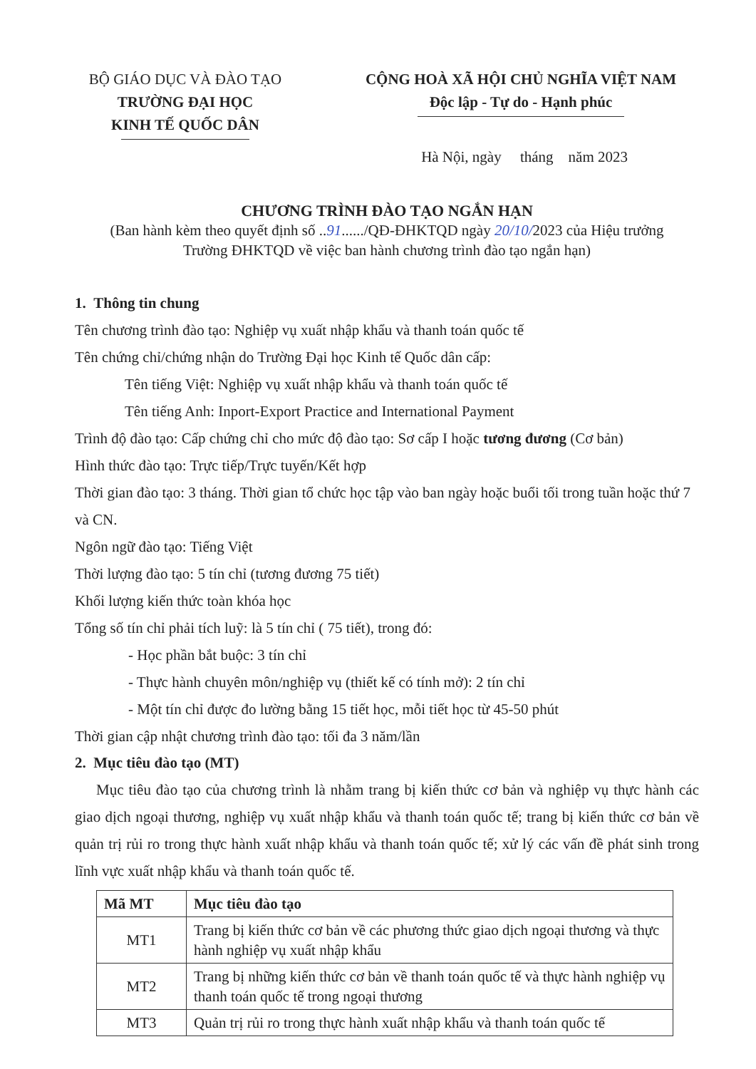BỘ GIÁO DỤC VÀ ĐÀO TẠO
TRƯỜNG ĐẠI HỌC
KINH TẾ QUỐC DÂN
CỘNG HOÀ XÃ HỘI CHỦ NGHĨA VIỆT NAM
Độc lập - Tự do - Hạnh phúc
Hà Nội, ngày tháng năm 2023
CHƯƠNG TRÌNH ĐÀO TẠO NGẮN HẠN
(Ban hành kèm theo quyết định số ..91....../QĐ-ĐHKTQD ngày 20/10/2023 của Hiệu trưởng
Trường ĐHKTQD về việc ban hành chương trình đào tạo ngắn hạn)
1. Thông tin chung
Tên chương trình đào tạo: Nghiệp vụ xuất nhập khẩu và thanh toán quốc tế
Tên chứng chỉ/chứng nhận do Trường Đại học Kinh tế Quốc dân cấp:
Tên tiếng Việt: Nghiệp vụ xuất nhập khẩu và thanh toán quốc tế
Tên tiếng Anh: Inport-Export Practice and International Payment
Trình độ đào tạo: Cấp chứng chỉ cho mức độ đào tạo: Sơ cấp I hoặc tương đương (Cơ bản)
Hình thức đào tạo: Trực tiếp/Trực tuyến/Kết hợp
Thời gian đào tạo: 3 tháng. Thời gian tổ chức học tập vào ban ngày hoặc buổi tối trong tuần hoặc thứ 7 và CN.
Ngôn ngữ đào tạo: Tiếng Việt
Thời lượng đào tạo: 5 tín chỉ (tương đương 75 tiết)
Khối lượng kiến thức toàn khóa học
Tổng số tín chỉ phải tích luỹ: là 5 tín chỉ ( 75 tiết), trong đó:
- Học phần bắt buộc: 3 tín chỉ
- Thực hành chuyên môn/nghiệp vụ (thiết kế có tính mở): 2 tín chỉ
- Một tín chỉ được đo lường bằng 15 tiết học, mỗi tiết học từ 45-50 phút
Thời gian cập nhật chương trình đào tạo: tối đa 3 năm/lần
2. Mục tiêu đào tạo (MT)
Mục tiêu đào tạo của chương trình là nhằm trang bị kiến thức cơ bản và nghiệp vụ thực hành các giao dịch ngoại thương, nghiệp vụ xuất nhập khẩu và thanh toán quốc tế; trang bị kiến thức cơ bản về quản trị rủi ro trong thực hành xuất nhập khẩu và thanh toán quốc tế; xử lý các vấn đề phát sinh trong lĩnh vực xuất nhập khẩu và thanh toán quốc tế.
| Mã MT | Mục tiêu đào tạo |
| --- | --- |
| MT1 | Trang bị kiến thức cơ bản về các phương thức giao dịch ngoại thương và thực hành nghiệp vụ xuất nhập khẩu |
| MT2 | Trang bị những kiến thức cơ bản về thanh toán quốc tế và thực hành nghiệp vụ thanh toán quốc tế trong ngoại thương |
| MT3 | Quản trị rủi ro trong thực hành xuất nhập khẩu và thanh toán quốc tế |